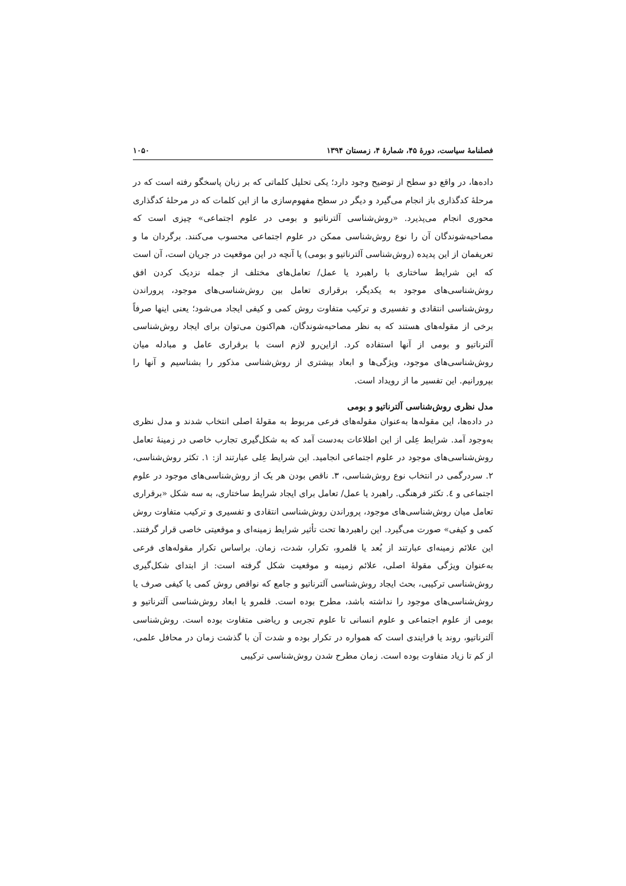فصلنامۀ سیاست، دورۀ ۴۵، شمارۀ ۴، زمستان ۱۳۹۴ ۱۰۵۰
داده‌ها، در واقع دو سطح از توضیح وجود دارد؛ یکی تحلیل کلماتی که بر زبان پاسخگو رفته است که در مرحلۀ کدگذاری باز انجام می‌گیرد و دیگر در سطح مفهوم‌سازی ما از این کلمات که در مرحلۀ کدگذاری محوری انجام می‌پذیرد. «روش‌شناسی آلترناتیو و بومی در علوم اجتماعی» چیزی است که مصاحبه‌شوندگان آن را نوع روش‌شناسی ممکن در علوم اجتماعی محسوب می‌کنند. برگردان ما و تعریفمان از این پدیده (روش‌شناسی آلترناتیو و بومی) یا آنچه در این موقعیت در جریان است، آن است که این شرایط ساختاری با راهبرد یا عمل/ تعامل‌های مختلف از جمله نزدیک کردن افق روش‌شناسی‌های موجود به یکدیگر، برقراری تعامل بین روش‌شناسی‌های موجود، پروراندن روش‌شناسی انتقادی و تفسیری و ترکیب متفاوت روش کمی و کیفی ایجاد می‌شود؛ یعنی اینها صرفاً برخی از مقوله‌های هستند که به نظر مصاحبه‌شوندگان، هم‌اکنون می‌توان برای ایجاد روش‌شناسی آلترناتیو و بومی از آنها استفاده کرد. ازاین‌رو لازم است با برقراری عامل و مبادله میان روش‌شناسی‌های موجود، ویژگی‌ها و ابعاد بیشتری از روش‌شناسی مذکور را بشناسیم و آنها را بپرورانیم. این تفسیر ما از رویداد است.
مدل نظری روش‌شناسی آلترناتیو و بومی
در داده‌ها، این مقوله‌ها به‌عنوان مقوله‌های فرعی مربوط به مقولۀ اصلی انتخاب شدند و مدل نظری به‌وجود آمد. شرایط عِلی از این اطلاعات به‌دست آمد که به شکل‌گیری تجارب خاصی در زمینۀ تعامل روش‌شناسی‌های موجود در علوم اجتماعی انجامید. این شرایط عِلی عبارتند از: ۱. تکثر روش‌شناسی، ۲. سردرگمی در انتخاب نوع روش‌شناسی، ۳. ناقص بودن هر یک از روش‌شناسی‌های موجود در علوم اجتماعی و ٤. تکثر فرهنگی. راهبرد یا عمل/ تعامل برای ایجاد شرایط ساختاری، به سه شکل «برقراری تعامل میان روش‌شناسی‌های موجود، پروراندن روش‌شناسی انتقادی و تفسیری و ترکیب متفاوت روش کمی و کیفی» صورت می‌گیرد. این راهبردها تحت تأثیر شرایط زمینه‌ای و موقعیتی خاصی قرار گرفتند. این علائم زمینه‌ای عبارتند از بُعد یا قلمرو، تکرار، شدت، زمان. براساس تکرار مقوله‌های فرعی به‌عنوان ویژگی مقولۀ اصلی، علائم زمینه و موقعیت شکل گرفته است: از ابتدای شکل‌گیری روش‌شناسی ترکیبی، بحث ایجاد روش‌شناسی آلترناتیو و جامع که نواقص روش کمی یا کیفی صرف یا روش‌شناسی‌های موجود را نداشته باشد، مطرح بوده است. قلمرو یا ابعاد روش‌شناسی آلترناتیو و بومی از علوم اجتماعی و علوم انسانی تا علوم تجربی و ریاضی متفاوت بوده است. روش‌شناسی آلترناتیو، روند یا فرایندی است که همواره در تکرار بوده و شدت آن با گذشت زمان در محافل علمی، از کم تا زیاد متفاوت بوده است. زمان مطرح شدن روش‌شناسی ترکیبی